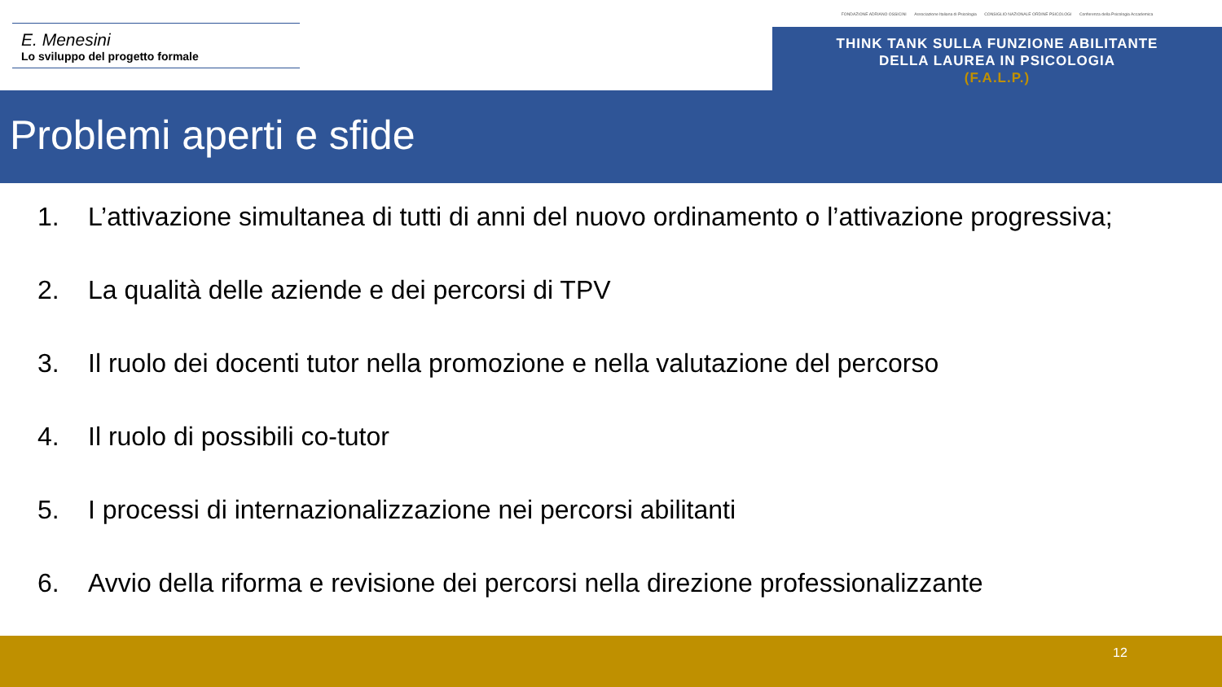E. Menesini
Lo sviluppo del progetto formale
FONDAZIONE ADRIANO OSSICINI Associazione Italiana di Psicologia CONSIGLIO NAZIONALE ORDINE PSICOLOGI Conferenza della Psicologia Accademica
THINK TANK SULLA FUNZIONE ABILITANTE
DELLA LAUREA IN PSICOLOGIA
(F.A.L.P.)
Problemi aperti e sfide
1. L’attivazione simultanea di tutti di anni del nuovo ordinamento o l’attivazione progressiva;
2. La qualità delle aziende e dei percorsi di TPV
3. Il ruolo dei docenti tutor nella promozione e nella valutazione del percorso
4. Il ruolo di possibili co-tutor
5. I processi di internazionalizzazione nei percorsi abilitanti
6. Avvio della riforma e revisione dei percorsi nella direzione professionalizzante
12